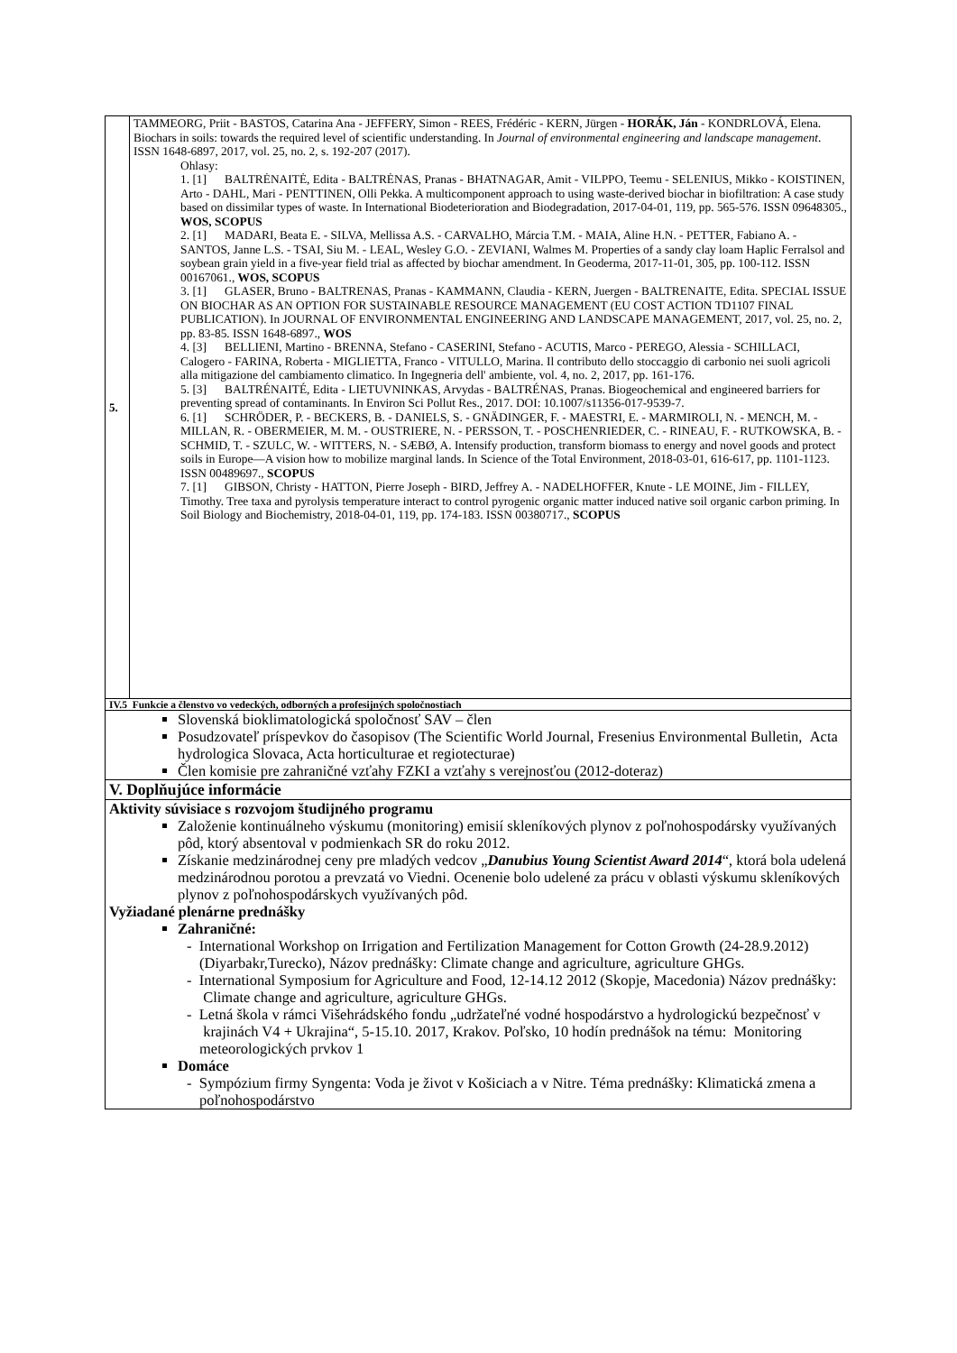| 5. | TAMMEORG, Priit - BASTOS, Catarina Ana - JEFFERY, Simon - REES, Frédéric - KERN, Jürgen - HORÁK, Ján - KONDRLOVÁ, Elena. Biochars in soils: towards the required level of scientific understanding. In Journal of environmental engineering and landscape management . ISSN 1648-6897, 2017, vol. 25, no. 2, s. 192-207 (2017). Ohlasy: 1. [1] BALTRĖNAITĖ, Edita - BALTRĖNAS, Pranas - BHATNAGAR, Amit - VILPPO, Teemu - SELENIUS, Mikko - KOISTINEN, Arto - DAHL, Mari - PENTTINEN, Olli Pekka. A multicomponent approach to using waste-derived biochar in biofiltration: A case study based on dissimilar types of waste. In International Biodeterioration and Biodegradation, 2017-04-01, 119, pp. 565-576. ISSN 09648305., WOS, SCOPUS 2. [1] MADARI, Beata E. - SILVA, Mellissa A.S. - CARVALHO, Márcia T.M. - MAIA, Aline H.N. - PETTER, Fabiano A. - SANTOS, Janne L.S. - TSAI, Siu M. - LEAL, Wesley G.O. - ZEVIANI, Walmes M. Properties of a sandy clay loam Haplic Ferralsol and soybean grain yield in a five-year field trial as affected by biochar amendment. In Geoderma, 2017-11-01, 305, pp. 100-112. ISSN 00167061., WOS, SCOPUS 3. [1] GLASER, Bruno - BALTRENAS, Pranas - KAMMANN, Claudia - KERN, Juergen - BALTRENAITE, Edita. SPECIAL ISSUE ON BIOCHAR AS AN OPTION FOR SUSTAINABLE RESOURCE MANAGEMENT (EU COST ACTION TD1107 FINAL PUBLICATION). In JOURNAL OF ENVIRONMENTAL ENGINEERING AND LANDSCAPE MANAGEMENT, 2017, vol. 25, no. 2, pp. 83-85. ISSN 1648-6897., WOS 4. [3] BELLIENI, Martino - BRENNA, Stefano - CASERINI, Stefano - ACUTIS, Marco - PEREGO, Alessia - SCHILLACI, Calogero - FARINA, Roberta - MIGLIETTA, Franco - VITULLO, Marina. Il contributo dello stoccaggio di carbonio nei suoli agricoli alla mitigazione del cambiamento climatico. In Ingegneria dell' ambiente, vol. 4, no. 2, 2017, pp. 161-176. 5. [3] BALTRÉNAITÉ, Edita - LIETUVNINKAS, Arvydas - BALTRÉNAS, Pranas. Biogeochemical and engineered barriers for preventing spread of contaminants. In Environ Sci Pollut Res., 2017. DOI: 10.1007/s11356-017-9539-7. 6. [1] SCHRÖDER, P. - BECKERS, B. - DANIELS, S. - GNÄDINGER, F. - MAESTRI, E. - MARMIROLI, N. - MENCH, M. - MILLAN, R. - OBERMEIER, M. M. - OUSTRIERE, N. - PERSSON, T. - POSCHENRIEDER, C. - RINEAU, F. - RUTKOWSKA, B. - SCHMID, T. - SZULC, W. - WITTERS, N. - SÆBØ, A. Intensify production, transform biomass to energy and novel goods and protect soils in Europe—A vision how to mobilize marginal lands. In Science of the Total Environment, 2018-03-01, 616-617, pp. 1101-1123. ISSN 00489697., SCOPUS 7. [1] GIBSON, Christy - HATTON, Pierre Joseph - BIRD, Jeffrey A. - NADELHOFFER, Knute - LE MOINE, Jim - FILLEY, Timothy. Tree taxa and pyrolysis temperature interact to control pyrogenic organic matter induced native soil organic carbon priming. In Soil Biology and Biochemistry, 2018-04-01, 119, pp. 174-183. ISSN 00380717., SCOPUS |
| IV.5 Funkcie a členstvo vo vedeckých, odborných a profesijných spoločnostiach | |
| Slovenská bioklimatologická spoločnosť SAV – člen Posudzovateľ príspevkov do časopisov (The Scientific World Journal, Fresenius Environmental Bulletin, Acta hydrologica Slovaca, Acta horticulturae et regiotecturae) Člen komisie pre zahraničné vzťahy FZKI a vzťahy s verejnosťou (2012-doteraz) | |
| V. Doplňujúce informácie | |
| Aktivity súvisiace s rozvojom študijného programu Založenie kontinuálneho výskumu (monitoring) emisií skleníkových plynov z poľnohospodársky využívaných pôd, ktorý absentoval v podmienkach SR do roku 2012. Získanie medzinárodnej ceny pre mladých vedcov „ Danubius Young Scientist Award 2014 “, ktorá bola udelená medzinárodnou porotou a prevzatá vo Viedni. Ocenenie bolo udelené za prácu v oblasti výskumu skleníkových plynov z poľnohospodárskych využívaných pôd. Vyžiadané plenárne prednášky Zahraničné: - International Workshop on Irrigation and Fertilization Management for Cotton Growth (24-28.9.2012) (Diyarbakr,Turecko), Názov prednášky: Climate change and agriculture, agriculture GHGs. - International Symposium for Agriculture and Food, 12-14.12 2012 (Skopje, Macedonia) Názov prednášky: Climate change and agriculture, agriculture GHGs. - Letná škola v rámci Višehrádského fondu „udržateľné vodné hospodárstvo a hydrologickú bezpečnosť v krajinách V4 + Ukrajina“, 5-15.10. 2017, Krakov. Poľsko, 10 hodín prednášok na tému: Monitoring meteorologických prvkov 1 Domáce - Sympózium firmy Syngenta: Voda je život v Košiciach a v Nitre. Téma prednášky: Klimatická zmena a poľnohospodárstvo | |